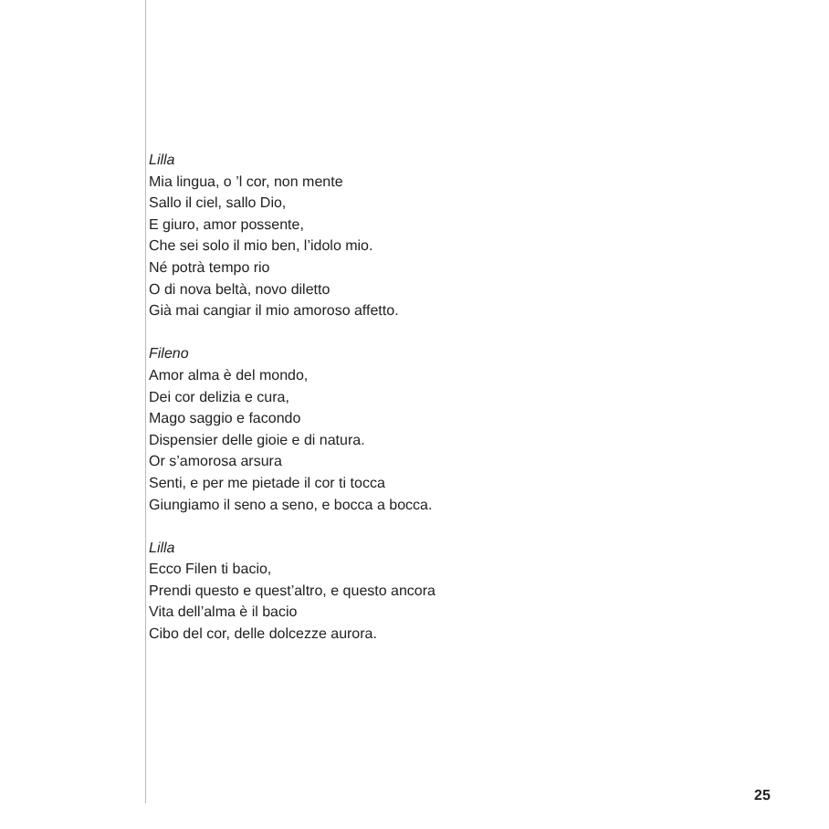Lilla
Mia lingua, o ’l cor, non mente
Sallo il ciel, sallo Dio,
E giuro, amor possente,
Che sei solo il mio ben, l’idolo mio.
Né potrà tempo rio
O di nova beltà, novo diletto
Già mai cangiar il mio amoroso affetto.
Fileno
Amor alma è del mondo,
Dei cor delizia e cura,
Mago saggio e facondo
Dispensier delle gioie e di natura.
Or s’amorosa arsura
Senti, e per me pietade il cor ti tocca
Giungiamo il seno a seno, e bocca a bocca.
Lilla
Ecco Filen ti bacio,
Prendi questo e quest’altro, e questo ancora
Vita dell’alma è il bacio
Cibo del cor, delle dolcezze aurora.
25